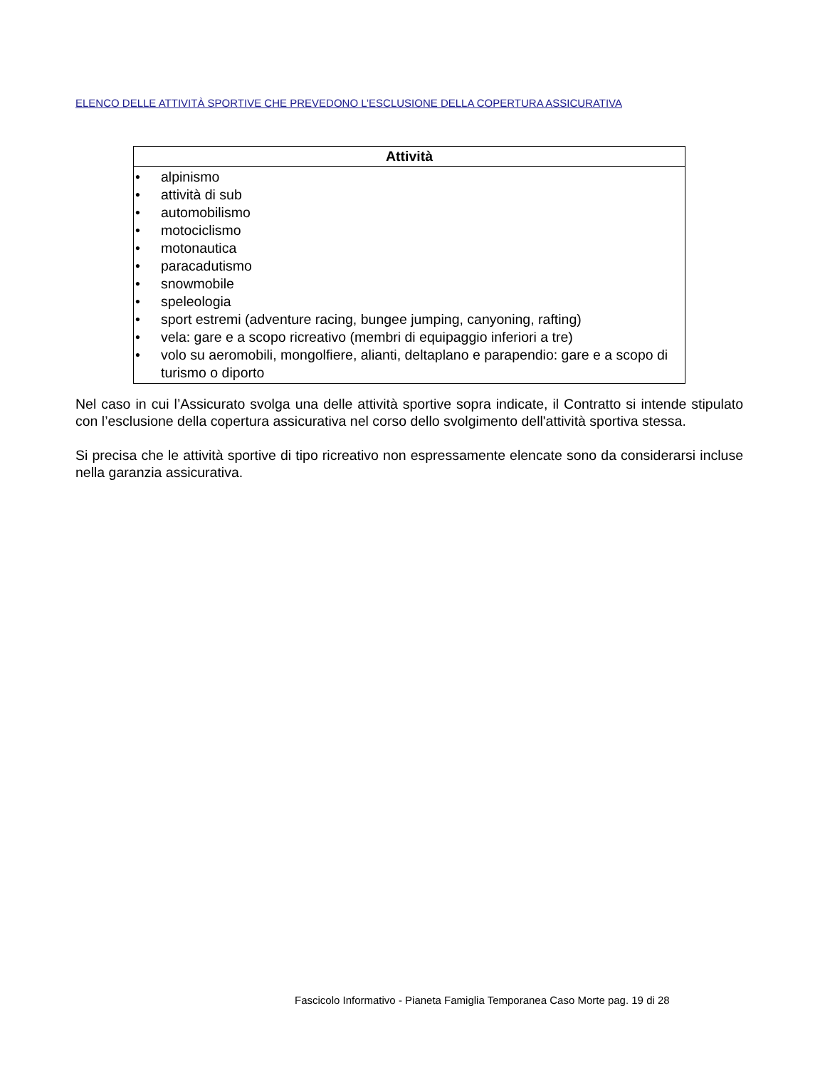ELENCO DELLE ATTIVITÀ SPORTIVE CHE PREVEDONO L’ESCLUSIONE DELLA COPERTURA ASSICURATIVA
| Attività |
| --- |
| • alpinismo • attività di sub • automobilismo • motociclismo • motonautica • paracadutismo • snowmobile • speleologia • sport estremi (adventure racing, bungee jumping, canyoning, rafting) • vela: gare e a scopo ricreativo (membri di equipaggio inferiori a tre) • volo su aeromobili, mongolfiere, alianti, deltaplano e parapendio: gare e a scopo di turismo o diporto |
Nel caso in cui l’Assicurato svolga una delle attività sportive sopra indicate, il Contratto si intende stipulato con l’esclusione della copertura assicurativa nel corso dello svolgimento dell'attività sportiva stessa.
Si precisa che le attività sportive di tipo ricreativo non espressamente elencate sono da considerarsi incluse nella garanzia assicurativa.
Fascicolo Informativo - Pianeta Famiglia Temporanea Caso Morte pag. 19 di 28